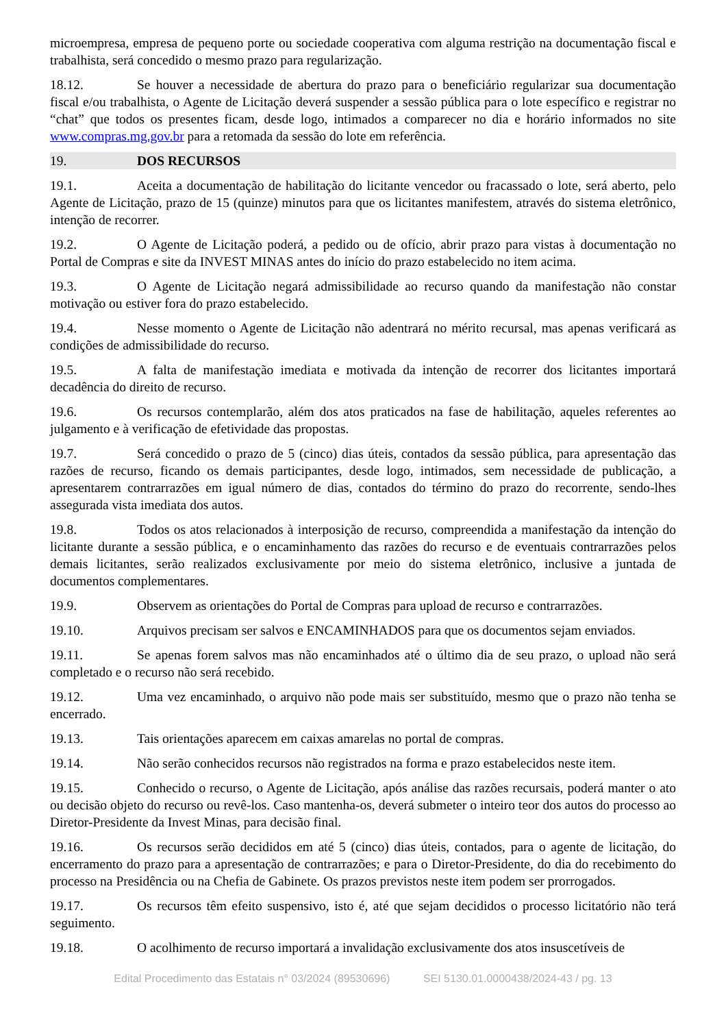microempresa, empresa de pequeno porte ou sociedade cooperativa com alguma restrição na documentação fiscal e trabalhista, será concedido o mesmo prazo para regularização.
18.12. Se houver a necessidade de abertura do prazo para o beneficiário regularizar sua documentação fiscal e/ou trabalhista, o Agente de Licitação deverá suspender a sessão pública para o lote específico e registrar no “chat” que todos os presentes ficam, desde logo, intimados a comparecer no dia e horário informados no site www.compras.mg.gov.br para a retomada da sessão do lote em referência.
19. DOS RECURSOS
19.1. Aceita a documentação de habilitação do licitante vencedor ou fracassado o lote, será aberto, pelo Agente de Licitação, prazo de 15 (quinze) minutos para que os licitantes manifestem, através do sistema eletrônico, intenção de recorrer.
19.2. O Agente de Licitação poderá, a pedido ou de ofício, abrir prazo para vistas à documentação no Portal de Compras e site da INVEST MINAS antes do início do prazo estabelecido no item acima.
19.3. O Agente de Licitação negará admissibilidade ao recurso quando da manifestação não constar motivação ou estiver fora do prazo estabelecido.
19.4. Nesse momento o Agente de Licitação não adentrará no mérito recursal, mas apenas verificará as condições de admissibilidade do recurso.
19.5. A falta de manifestação imediata e motivada da intenção de recorrer dos licitantes importará decadência do direito de recurso.
19.6. Os recursos contemplarão, além dos atos praticados na fase de habilitação, aqueles referentes ao julgamento e à verificação de efetividade das propostas.
19.7. Será concedido o prazo de 5 (cinco) dias úteis, contados da sessão pública, para apresentação das razões de recurso, ficando os demais participantes, desde logo, intimados, sem necessidade de publicação, a apresentarem contrarrazões em igual número de dias, contados do término do prazo do recorrente, sendo-lhes assegurada vista imediata dos autos.
19.8. Todos os atos relacionados à interposição de recurso, compreendida a manifestação da intenção do licitante durante a sessão pública, e o encaminhamento das razões do recurso e de eventuais contrarrazões pelos demais licitantes, serão realizados exclusivamente por meio do sistema eletrônico, inclusive a juntada de documentos complementares.
19.9. Observem as orientações do Portal de Compras para upload de recurso e contrarrazões.
19.10. Arquivos precisam ser salvos e ENCAMINHADOS para que os documentos sejam enviados.
19.11. Se apenas forem salvos mas não encaminhados até o último dia de seu prazo, o upload não será completado e o recurso não será recebido.
19.12. Uma vez encaminhado, o arquivo não pode mais ser substituído, mesmo que o prazo não tenha se encerrado.
19.13. Tais orientações aparecem em caixas amarelas no portal de compras.
19.14. Não serão conhecidos recursos não registrados na forma e prazo estabelecidos neste item.
19.15. Conhecido o recurso, o Agente de Licitação, após análise das razões recursais, poderá manter o ato ou decisão objeto do recurso ou revê-los. Caso mantenha-os, deverá submeter o inteiro teor dos autos do processo ao Diretor-Presidente da Invest Minas, para decisão final.
19.16. Os recursos serão decididos em até 5 (cinco) dias úteis, contados, para o agente de licitação, do encerramento do prazo para a apresentação de contrarrazões; e para o Diretor-Presidente, do dia do recebimento do processo na Presidência ou na Chefia de Gabinete. Os prazos previstos neste item podem ser prorrogados.
19.17. Os recursos têm efeito suspensivo, isto é, até que sejam decididos o processo licitatório não terá seguimento.
19.18. O acolhimento de recurso importará a invalidação exclusivamente dos atos insuscetíveis de
Edital Procedimento das Estatais n° 03/2024 (89530696) SEI 5130.01.0000438/2024-43 / pg. 13